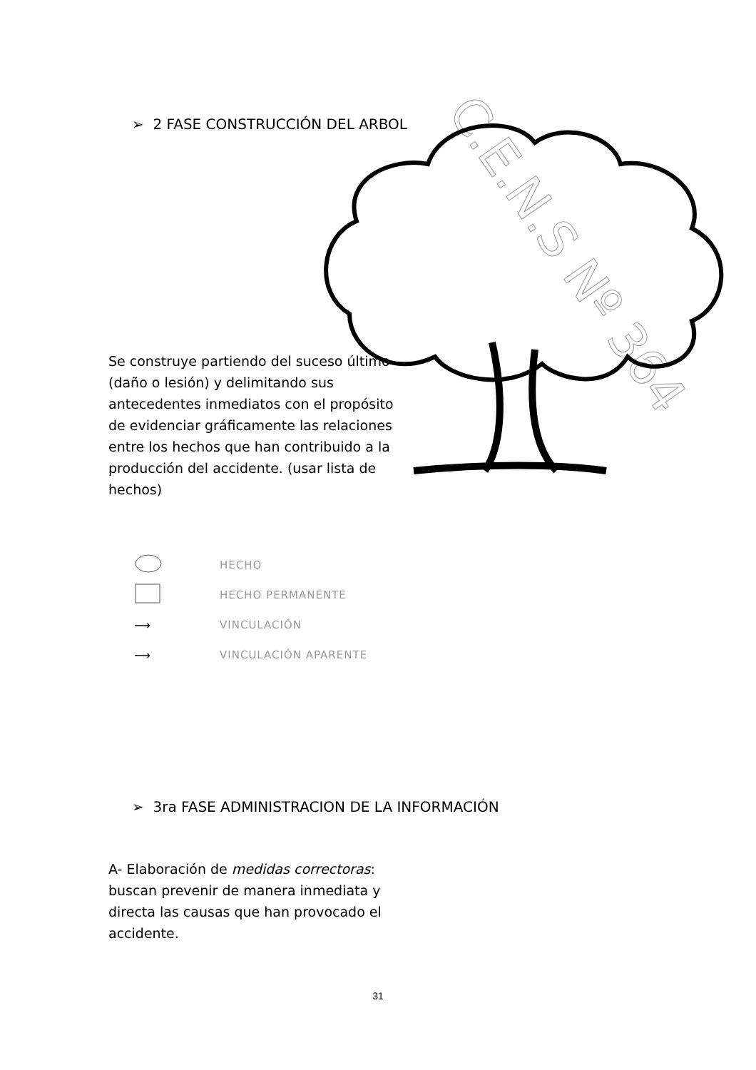C.E.N.S Nº 364
➢ 2 FASE CONSTRUCCIÓN DEL ARBOL
Se construye partiendo del suceso último (daño o lesión) y delimitando sus antecedentes inmediatos con el propósito de evidenciar gráficamente las relaciones entre los hechos que han contribuido a la producción del accidente. (usar lista de hechos)
HECHO
HECHO PERMANENTE
⟶ VINCULACIÓN
⟶ VINCULACIÓN APARENTE
➢ 3ra FASE ADMINISTRACION DE LA INFORMACIÓN
A- Elaboración de medidas correctoras: buscan prevenir de manera inmediata y directa las causas que han provocado el accidente.
31